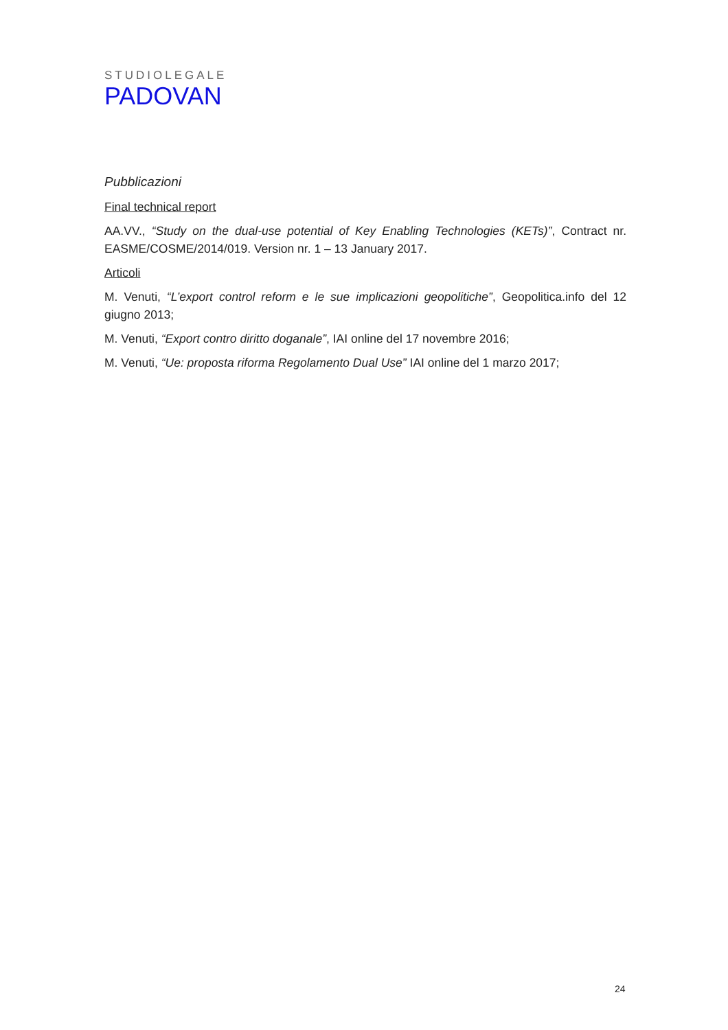STUDIOLEGALE
PADOVAN
Pubblicazioni
Final technical report
AA.VV., “Study on the dual-use potential of Key Enabling Technologies (KETs)”, Contract nr. EASME/COSME/2014/019. Version nr. 1 – 13 January 2017.
Articoli
M. Venuti, “L’export control reform e le sue implicazioni geopolitiche”, Geopolitica.info del 12 giugno 2013;
M. Venuti, “Export contro diritto doganale”, IAI online del 17 novembre 2016;
M. Venuti, “Ue: proposta riforma Regolamento Dual Use” IAI online del 1 marzo 2017;
24